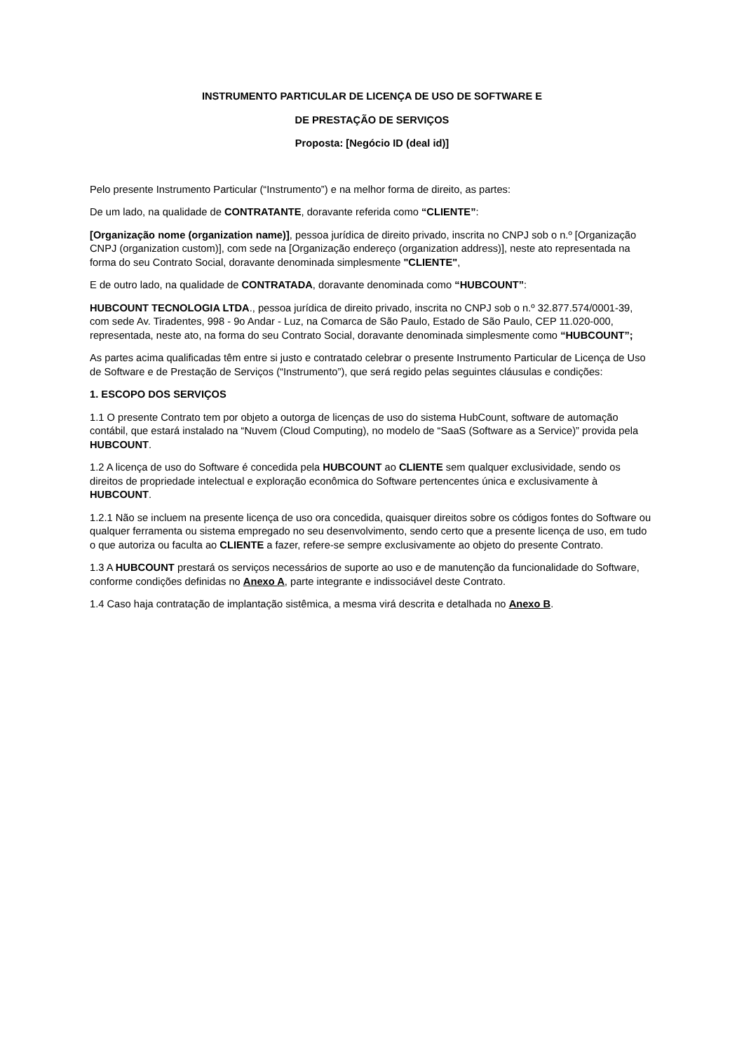INSTRUMENTO PARTICULAR DE LICENÇA DE USO DE SOFTWARE E
DE PRESTAÇÃO DE SERVIÇOS
Proposta: [Negócio ID (deal id)]
Pelo presente Instrumento Particular (“Instrumento”) e na melhor forma de direito, as partes:
De um lado, na qualidade de CONTRATANTE, doravante referida como “CLIENTE”:
[Organização nome (organization name)], pessoa jurídica de direito privado, inscrita no CNPJ sob o n.º [Organização CNPJ (organization custom)], com sede na [Organização endereço (organization address)], neste ato representada na forma do seu Contrato Social, doravante denominada simplesmente "CLIENTE",
E de outro lado, na qualidade de CONTRATADA, doravante denominada como “HUBCOUNT”:
HUBCOUNT TECNOLOGIA LTDA., pessoa jurídica de direito privado, inscrita no CNPJ sob o n.º 32.877.574/0001-39, com sede Av. Tiradentes, 998 - 9o Andar - Luz, na Comarca de São Paulo, Estado de São Paulo, CEP 11.020-000, representada, neste ato, na forma do seu Contrato Social, doravante denominada simplesmente como “HUBCOUNT”;
As partes acima qualificadas têm entre si justo e contratado celebrar o presente Instrumento Particular de Licença de Uso de Software e de Prestação de Serviços (“Instrumento”), que será regido pelas seguintes cláusulas e condições:
1. ESCOPO DOS SERVIÇOS
1.1 O presente Contrato tem por objeto a outorga de licenças de uso do sistema HubCount, software de automação contábil, que estará instalado na “Nuvem (Cloud Computing), no modelo de “SaaS (Software as a Service)” provida pela HUBCOUNT.
1.2 A licença de uso do Software é concedida pela HUBCOUNT ao CLIENTE sem qualquer exclusividade, sendo os direitos de propriedade intelectual e exploração econômica do Software pertencentes única e exclusivamente à HUBCOUNT.
1.2.1 Não se incluem na presente licença de uso ora concedida, quaisquer direitos sobre os códigos fontes do Software ou qualquer ferramenta ou sistema empregado no seu desenvolvimento, sendo certo que a presente licença de uso, em tudo o que autoriza ou faculta ao CLIENTE a fazer, refere-se sempre exclusivamente ao objeto do presente Contrato.
1.3 A HUBCOUNT prestará os serviços necessários de suporte ao uso e de manutenção da funcionalidade do Software, conforme condições definidas no Anexo A, parte integrante e indissociável deste Contrato.
1.4 Caso haja contratação de implantação sistêmica, a mesma virá descrita e detalhada no Anexo B.